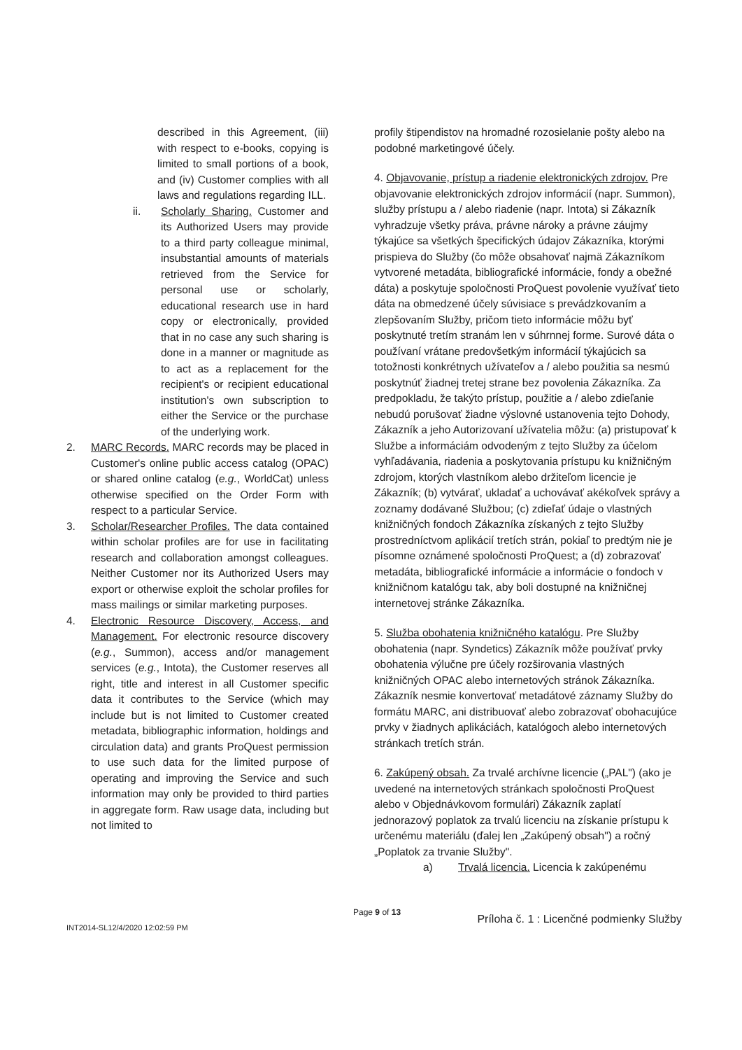described in this Agreement, (iii) with respect to e-books, copying is limited to small portions of a book, and (iv) Customer complies with all laws and regulations regarding ILL.
ii. Scholarly Sharing. Customer and its Authorized Users may provide to a third party colleague minimal, insubstantial amounts of materials retrieved from the Service for personal use or scholarly, educational research use in hard copy or electronically, provided that in no case any such sharing is done in a manner or magnitude as to act as a replacement for the recipient's or recipient educational institution's own subscription to either the Service or the purchase of the underlying work.
2. MARC Records. MARC records may be placed in Customer's online public access catalog (OPAC) or shared online catalog (e.g., WorldCat) unless otherwise specified on the Order Form with respect to a particular Service.
3. Scholar/Researcher Profiles. The data contained within scholar profiles are for use in facilitating research and collaboration amongst colleagues. Neither Customer nor its Authorized Users may export or otherwise exploit the scholar profiles for mass mailings or similar marketing purposes.
4. Electronic Resource Discovery, Access, and Management. For electronic resource discovery (e.g., Summon), access and/or management services (e.g., Intota), the Customer reserves all right, title and interest in all Customer specific data it contributes to the Service (which may include but is not limited to Customer created metadata, bibliographic information, holdings and circulation data) and grants ProQuest permission to use such data for the limited purpose of operating and improving the Service and such information may only be provided to third parties in aggregate form. Raw usage data, including but not limited to
profily štipendistov na hromadné rozosielanie pošty alebo na podobné marketingové účely.
4. Objavovanie, prístup a riadenie elektronických zdrojov. Pre objavovanie elektronických zdrojov informácií (napr. Summon), služby prístupu a / alebo riadenie (napr. Intota) si Zákazník vyhradzuje všetky práva, právne nároky a právne záujmy týkajúce sa všetkých špecifických údajov Zákazníka, ktorými prispieva do Služby (čo môže obsahovať najmä Zákazníkom vytvorené metadáta, bibliografické informácie, fondy a obežné dáta) a poskytuje spoločnosti ProQuest povolenie využívať tieto dáta na obmedzené účely súvisiace s prevádzkovaním a zlepšovaním Služby, pričom tieto informácie môžu byť poskytnuté tretím stranám len v súhrnnej forme. Surové dáta o používaní vrátane predovšetkým informácií týkajúcich sa totožnosti konkrétnych užívateľov a / alebo použitia sa nesmú poskytnúť žiadnej tretej strane bez povolenia Zákazníka. Za predpokladu, že takýto prístup, použitie a / alebo zdieľanie nebudú porušovať žiadne výslovné ustanovenia tejto Dohody, Zákazník a jeho Autorizovaní užívatelia môžu: (a) pristupovať k Službe a informáciám odvodeným z tejto Služby za účelom vyhľadávania, riadenia a poskytovania prístupu ku knižničným zdrojom, ktorých vlastníkom alebo držiteľom licencie je Zákazník; (b) vytvárať, ukladať a uchovávať akékoľvek správy a zoznamy dodávané Službou; (c) zdieľať údaje o vlastných knižničných fondoch Zákazníka získaných z tejto Služby prostredníctvom aplikácií tretích strán, pokiaľ to predtým nie je písomne oznámené spoločnosti ProQuest; a (d) zobrazovať metadáta, bibliografické informácie a informácie o fondoch v knižničnom katalógu tak, aby boli dostupné na knižničnej internetovej stránke Zákazníka.
5. Služba obohatenia knižničného katalógu. Pre Služby obohatenia (napr. Syndetics) Zákazník môže používať prvky obohatenia výlučne pre účely rozširovania vlastných knižničných OPAC alebo internetových stránok Zákazníka. Zákazník nesmie konvertovať metadátové záznamy Služby do formátu MARC, ani distribuovať alebo zobrazovať obohacujúce prvky v žiadnych aplikáciách, katalógoch alebo internetových stránkach tretích strán.
6. Zakúpený obsah. Za trvalé archívne licencie („PAL") (ako je uvedené na internetových stránkach spoločnosti ProQuest alebo v Objednávkovom formulári) Zákazník zaplatí jednorazový poplatok za trvalú licenciu na získanie prístupu k určenému materiálu (ďalej len „Zakúpený obsah") a ročný „Poplatok za trvanie Služby".
a) Trvalá licencia. Licencia k zakúpenému
Page 9 of 13
INT2014-SL12/4/2020 12:02:59 PM Príloha č. 1 : Licenčné podmienky Služby